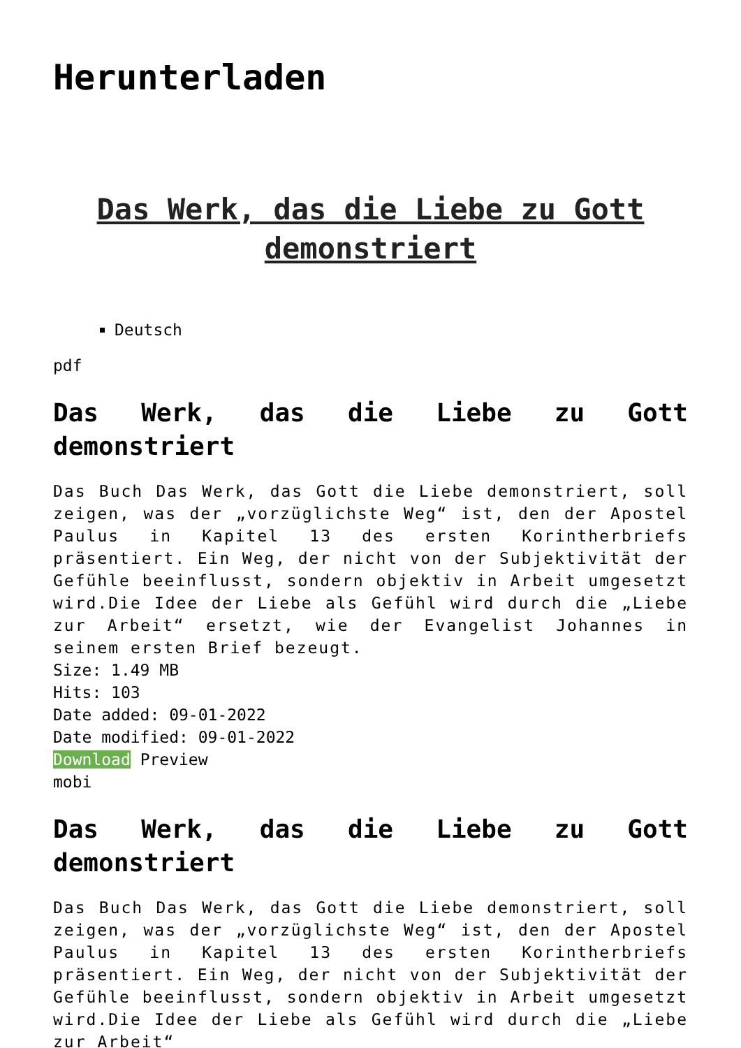Herunterladen
Das Werk, das die Liebe zu Gott demonstriert
Deutsch
pdf
Das Werk, das die Liebe zu Gott demonstriert
Das Buch Das Werk, das Gott die Liebe demonstriert, soll zeigen, was der „vorzüglichste Weg“ ist, den der Apostel Paulus in Kapitel 13 des ersten Korintherbriefs präsentiert. Ein Weg, der nicht von der Subjektivität der Gefühle beeinflusst, sondern objektiv in Arbeit umgesetzt wird.Die Idee der Liebe als Gefühl wird durch die „Liebe zur Arbeit“ ersetzt, wie der Evangelist Johannes in seinem ersten Brief bezeugt.
Size: 1.49 MB
Hits: 103
Date added: 09-01-2022
Date modified: 09-01-2022
Download Preview
mobi
Das Werk, das die Liebe zu Gott demonstriert
Das Buch Das Werk, das Gott die Liebe demonstriert, soll zeigen, was der „vorzüglichste Weg“ ist, den der Apostel Paulus in Kapitel 13 des ersten Korintherbriefs präsentiert. Ein Weg, der nicht von der Subjektivität der Gefühle beeinflusst, sondern objektiv in Arbeit umgesetzt wird.Die Idee der Liebe als Gefühl wird durch die „Liebe zur Arbeit“